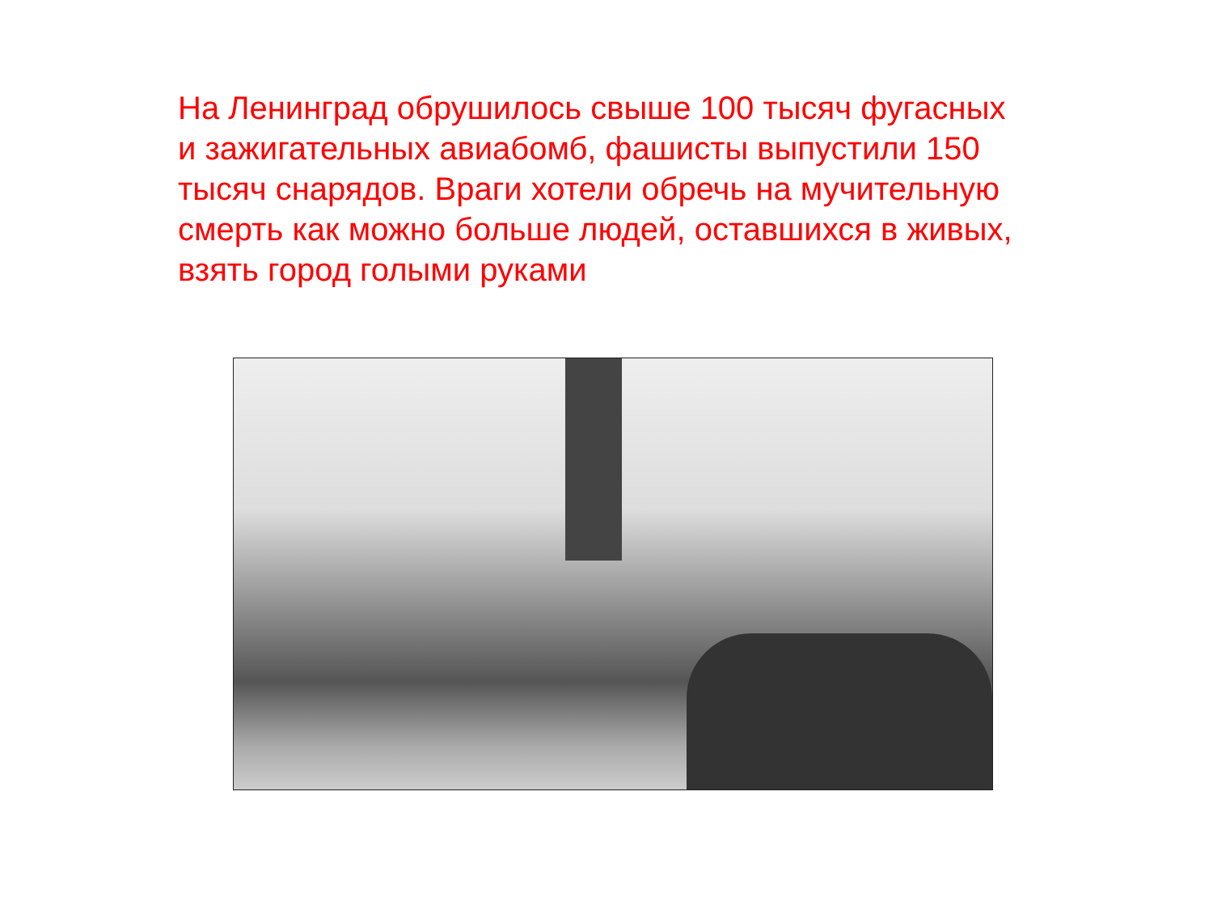На Ленинград обрушилось свыше 100 тысяч фугасных и зажигательных авиабомб, фашисты выпустили 150 тысяч снарядов. Враги хотели обречь на мучительную смерть как можно больше людей, оставшихся в живых, взять город голыми руками